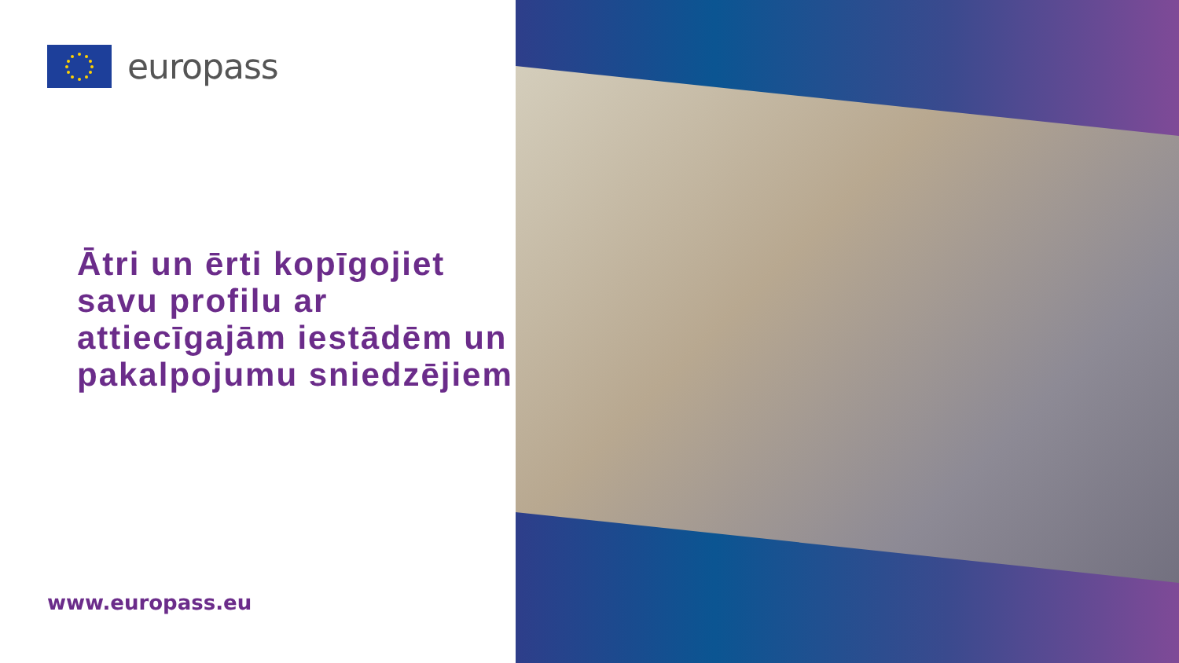europass
Ātri un ērti kopīgojiet savu profilu ar attiecīgajām iestādēm un pakalpojumu sniedzējiem
www.europass.eu